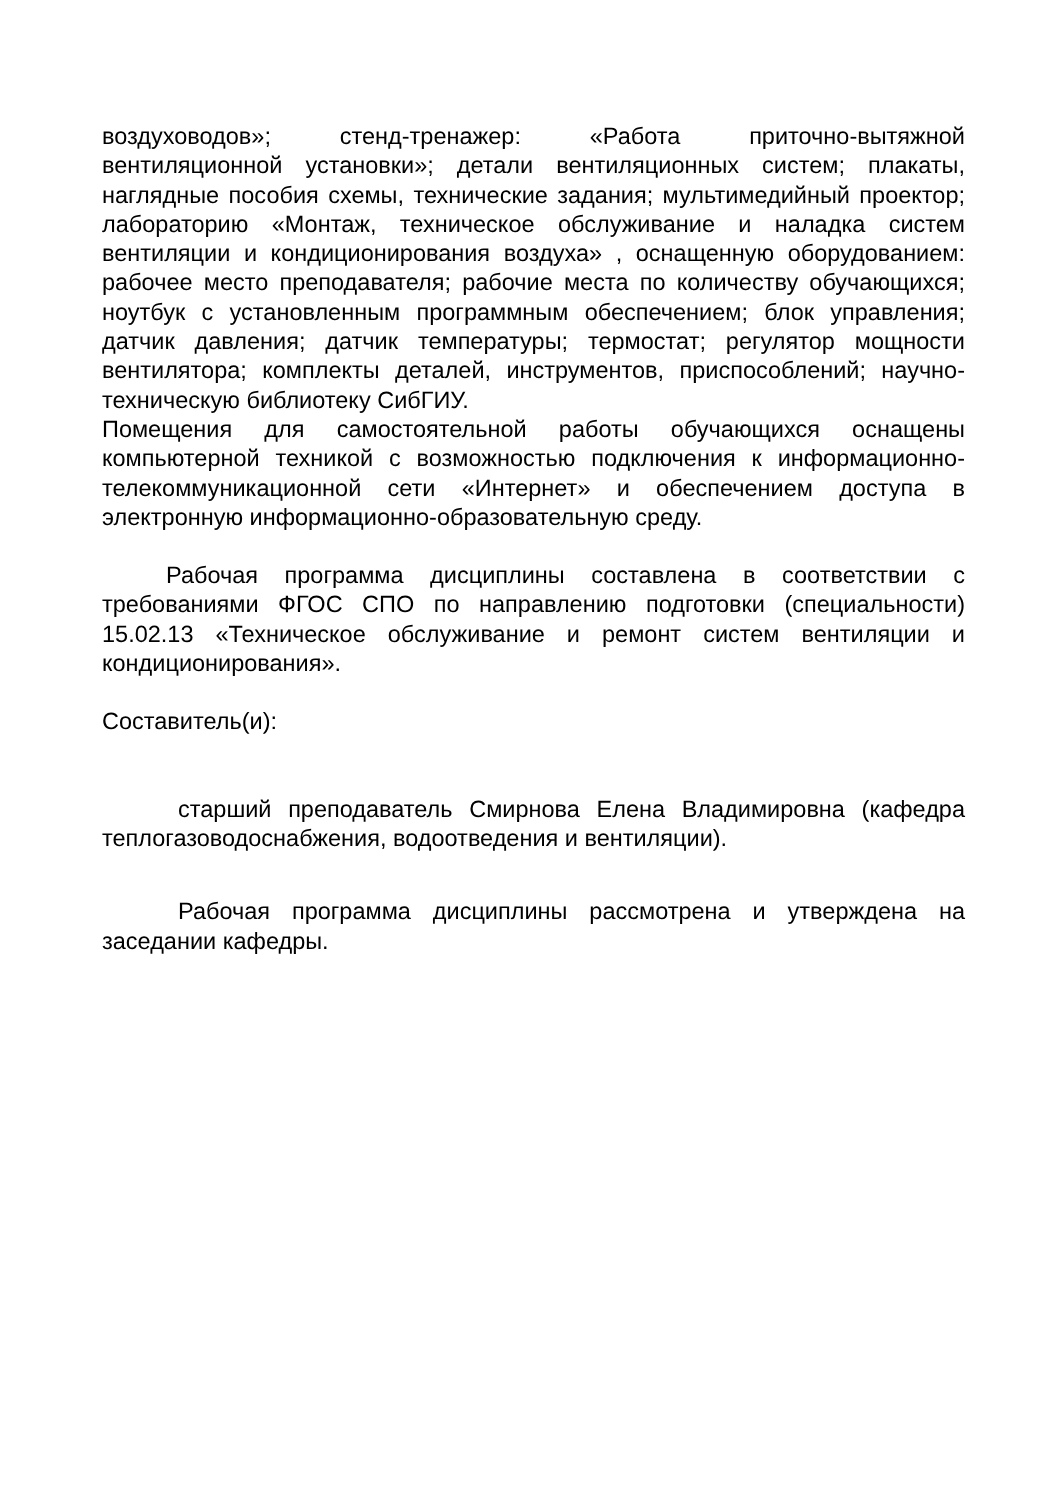воздуховодов»; стенд-тренажер: «Работа приточно-вытяжной вентиляционной установки»; детали вентиляционных систем; плакаты, наглядные пособия схемы, технические задания; мультимедийный проектор; лабораторию «Монтаж, техническое обслуживание и наладка систем вентиляции и кондиционирования воздуха» , оснащенную оборудованием: рабочее место преподавателя; рабочие места по количеству обучающихся; ноутбук с установленным программным обеспечением; блок управления; датчик давления; датчик температуры; термостат; регулятор мощности вентилятора; комплекты деталей, инструментов, приспособлений; научно-техническую библиотеку СибГИУ.
Помещения для самостоятельной работы обучающихся оснащены компьютерной техникой с возможностью подключения к информационно-телекоммуникационной сети «Интернет» и обеспечением доступа в электронную информационно-образовательную среду.
Рабочая программа дисциплины составлена в соответствии с требованиями ФГОС СПО по направлению подготовки (специальности) 15.02.13 «Техническое обслуживание и ремонт систем вентиляции и кондиционирования».
Составитель(и):
старший преподаватель Смирнова Елена Владимировна (кафедра теплогазоводоснабжения, водоотведения и вентиляции).
Рабочая программа дисциплины рассмотрена и утверждена на заседании кафедры.